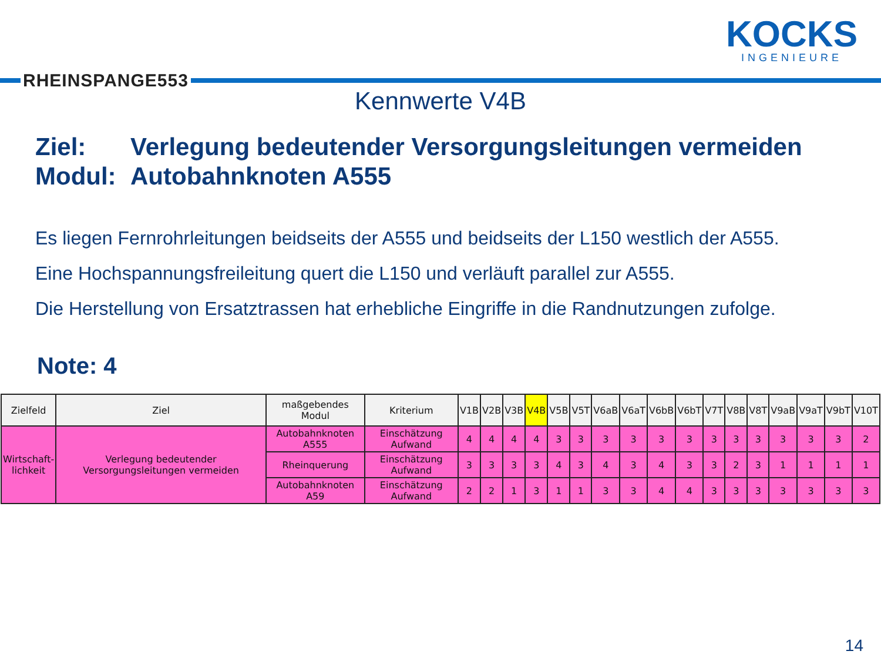RHEINSPANGE553
KOCKS
INGENIEURE
Kennwerte V4B
Ziel: Verlegung bedeutender Versorgungsleitungen vermeiden
Modul: Autobahnknoten A555
Es liegen Fernrohrleitungen beidseits der A555 und beidseits der L150 westlich der A555.
Eine Hochspannungsfreileitung quert die L150 und verläuft parallel zur A555.
Die Herstellung von Ersatztrassen hat erhebliche Eingriffe in die Randnutzungen zufolge.
Note: 4
| Zielfeld | Ziel | maßgebendes Modul | Kriterium | V1B | V2B | V3B | V4B | V5B | V5T | V6aB | V6aT | V6bB | V6bT | V7T | V8B | V8T | V9aB | V9aT | V9bT | V10T |
| --- | --- | --- | --- | --- | --- | --- | --- | --- | --- | --- | --- | --- | --- | --- | --- | --- | --- | --- | --- | --- |
| Wirtschaft- lichkeit | Verlegung bedeutender Versorgungsleitungen vermeiden | Autobahnknoten A555 | Einschätzung Aufwand | 4 | 4 | 4 | 4 | 3 | 3 | 3 | 3 | 3 | 3 | 3 | 3 | 3 | 3 | 3 | 3 | 2 |
| | | Rheinquerung | Einschätzung Aufwand | 3 | 3 | 3 | 3 | 4 | 3 | 4 | 3 | 4 | 3 | 3 | 2 | 3 | 1 | 1 | 1 | 1 |
| | | Autobahnknoten A59 | Einschätzung Aufwand | 2 | 2 | 1 | 3 | 1 | 1 | 3 | 3 | 4 | 4 | 3 | 3 | 3 | 3 | 3 | 3 | 3 |
14